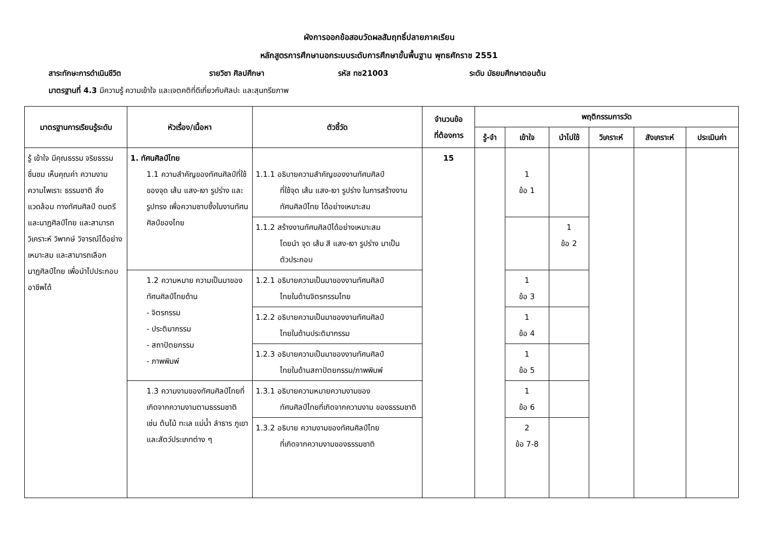ผังการออกข้อสอบวัดผลสัมฤทธิ์ปลายภาคเรียน
หลักสูตรการศึกษานอกระบบระดับการศึกษาขั้นพื้นฐาน พุทธศักราช 2551
สาระทักษะการดำเนินชีวิต รายวิชา ศิลปศึกษา รหัส ทช21003 ระดับ มัธยมศึกษาตอนต้น
มาตรฐานที่ 4.3 มีความรู้ ความเข้าใจ และเจตคติที่ดีเกี่ยวกับศิลปะ และสุนทรียภาพ
| มาตรฐานการเรียนรู้ระดับ | หัวเรื่อง/เนื้อหา | ตัวชี้วัด | จำนวนข้อ ที่ต้องการ | พฤติกรรมการวัด | | | | | |
| --- | --- | --- | --- | --- | --- | --- | --- | --- | --- |
| | | | | รู้-จำ | เข้าใจ | นำไปใช้ | วิเคราะห์ | สังเคราะห์ | ประเมินค่า |
| รู้ เข้าใจ มีคุณธรรม จริยธรรม ชื่นชม เห็นคุณค่า ความงาม ความไพเราะ ธรรมชาติ สิ่งแวดล้อม ทางทัศนศิลป์ ดนตรี และนาฏศิลป์ไทย และสามารถวิเคราะห์ วิพากษ์ วิจารณ์ได้อย่างเหมาะสม และสามารถเลือกนาฏศิลป์ไทย เพื่อนำไปประกอบอาชีพได้ | 1. ทัศนศิลป์ไทย 1.1 ความสำคัญของทัศนศิลป์ที่ใช้ของจุด เส้น แสง-เงา รูปร่าง และรูปทรง เพื่อความซาบซึ้งในงานทัศนศิลป์ของไทย | 1.1.1 อธิบายความสำคัญของงานทัศนศิลป์ ที่ใช้จุด เส้น แสง-เงา รูปร่าง ในการสร้างงานทัศนศิลป์ไทย ได้อย่างเหมาะสม | 15 | | 1 ข้อ 1 | | | | |
| | | 1.1.2 สร้างงานทัศนศิลป์ได้อย่างเหมาะสม โดยนำ จุด เส้น สี แสง-เงา รูปร่าง มาเป็นตัวประกอบ | | | | 1 ข้อ 2 | | | |
| | 1.2 ความหมาย ความเป็นมาของทัศนศิลป์ไทยด้าน - จิตรกรรม - ประติมากรรม - สถาปัตยกรรม - ภาพพิมพ์ | 1.2.1 อธิบายความเป็นมาของงานทัศนศิลป์ ไทยในด้านจิตรกรรมไทย | | | 1 ข้อ 3 | | | | |
| | | 1.2.2 อธิบายความเป็นมาของงานทัศนศิลป์ ไทยในด้านประติมากรรม | | | 1 ข้อ 4 | | | | |
| | | 1.2.3 อธิบายความเป็นมาของงานทัศนศิลป์ ไทยในด้านสถาปัตยกรรม/ภาพพิมพ์ | | | 1 ข้อ 5 | | | | |
| | 1.3 ความงามของทัศนศิลป์ไทยที่เกิดจากความงามตามธรรมชาติ เช่น ต้นไม้ ทะเล แม่น้ำ ลำธาร ภูเขาและสัตว์ประเภทต่าง ๆ | 1.3.1 อธิบายความหมายความงามของ ทัศนศิลป์ไทยที่เกิดจากความงาม ของธรรมชาติ | | | 1 ข้อ 6 | | | | |
| | | 1.3.2 อธิบาย ความงามของทัศนศิลป์ไทย ที่เกิดจากความงามของธรรมชาติ | | | 2 ข้อ 7-8 | | | | |